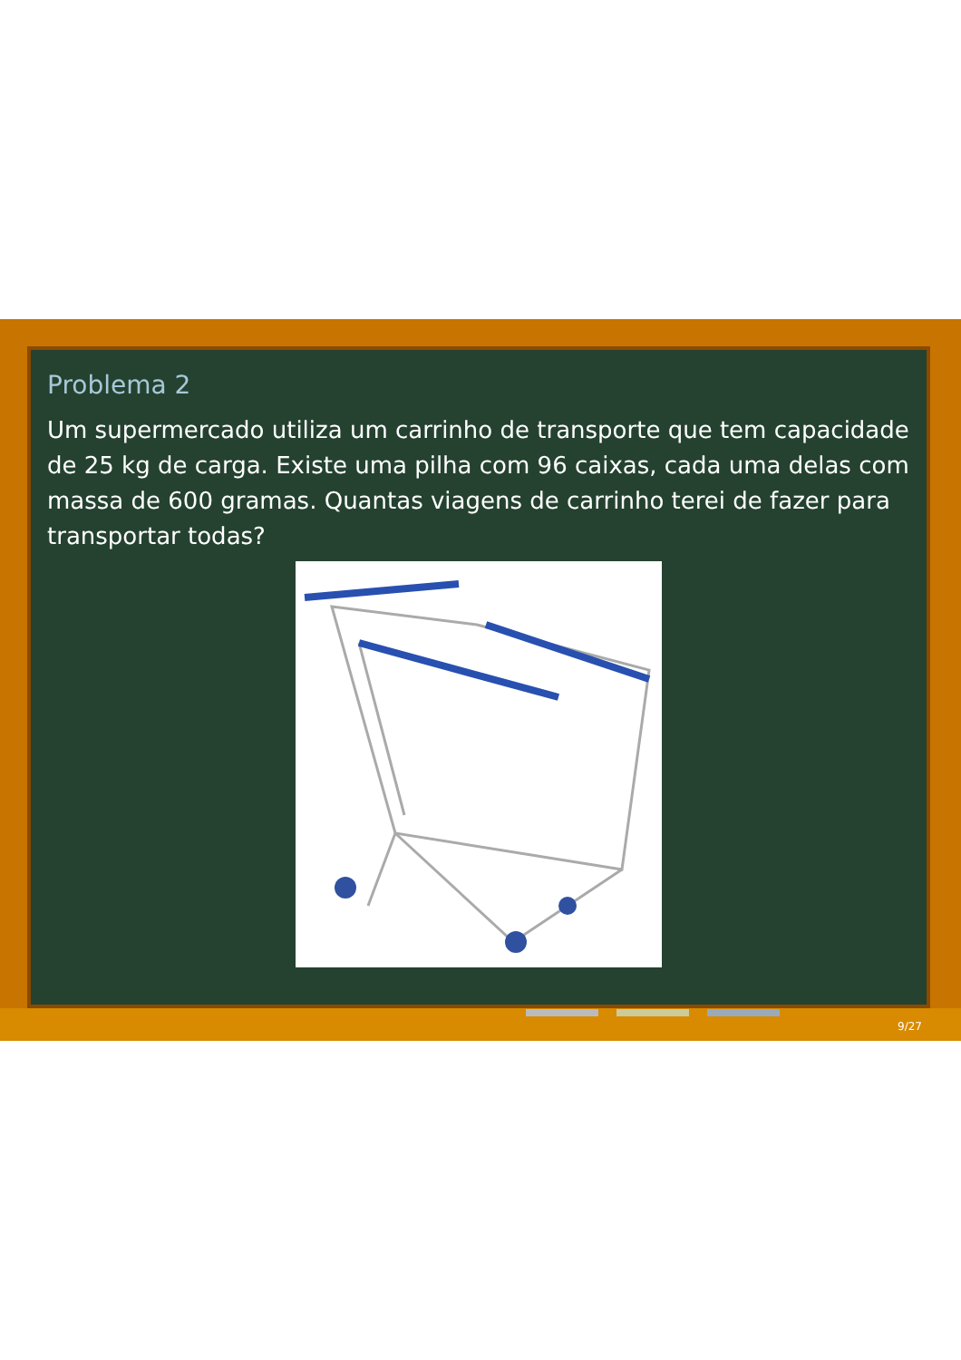Problema 2
Um supermercado utiliza um carrinho de transporte que tem capacidade de 25 kg de carga. Existe uma pilha com 96 caixas, cada uma delas com massa de 600 gramas. Quantas viagens de carrinho terei de fazer para transportar todas?
9/27